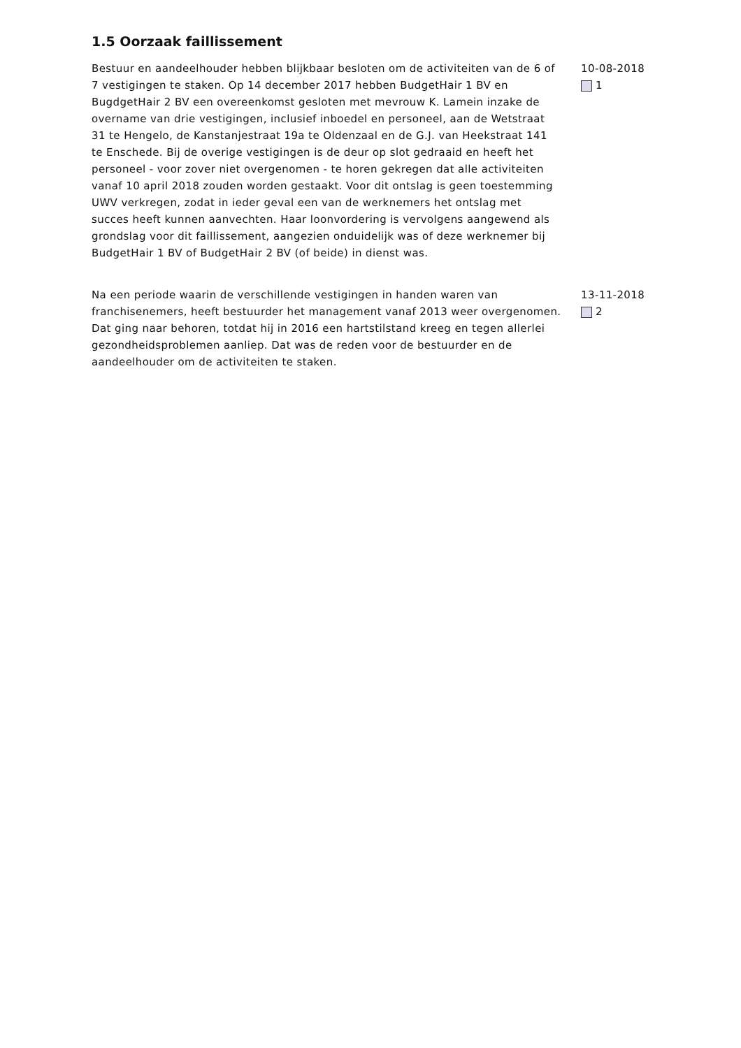1.5 Oorzaak faillissement
Bestuur en aandeelhouder hebben blijkbaar besloten om de activiteiten van de 6 of 7 vestigingen te staken. Op 14 december 2017 hebben BudgetHair 1 BV en BugdgetHair 2 BV een overeenkomst gesloten met mevrouw K. Lamein inzake de overname van drie vestigingen, inclusief inboedel en personeel, aan de Wetstraat 31 te Hengelo, de Kanstanjestraat 19a te Oldenzaal en de G.J. van Heekstraat 141 te Enschede. Bij de overige vestigingen is de deur op slot gedraaid en heeft het personeel - voor zover niet overgenomen - te horen gekregen dat alle activiteiten vanaf 10 april 2018 zouden worden gestaakt. Voor dit ontslag is geen toestemming UWV verkregen, zodat in ieder geval een van de werknemers het ontslag met succes heeft kunnen aanvechten. Haar loonvordering is vervolgens aangewend als grondslag voor dit faillissement, aangezien onduidelijk was of deze werknemer bij BudgetHair 1 BV of BudgetHair 2 BV (of beide) in dienst was.
10-08-2018
1
Na een periode waarin de verschillende vestigingen in handen waren van franchisenemers, heeft bestuurder het management vanaf 2013 weer overgenomen. Dat ging naar behoren, totdat hij in 2016 een hartstilstand kreeg en tegen allerlei gezondheidsproblemen aanliep. Dat was de reden voor de bestuurder en de aandeelhouder om de activiteiten te staken.
13-11-2018
2